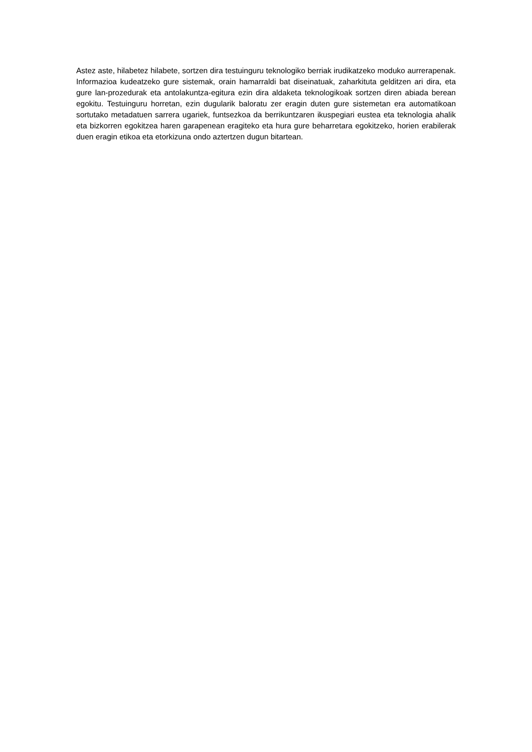Astez aste, hilabetez hilabete, sortzen dira testuinguru teknologiko berriak irudikatzeko moduko aurrerapenak. Informazioa kudeatzeko gure sistemak, orain hamarraldi bat diseinatuak, zaharkituta gelditzen ari dira, eta gure lan-prozedurak eta antolakuntza-egitura ezin dira aldaketa teknologikoak sortzen diren abiada berean egokitu. Testuinguru horretan, ezin dugularik baloratu zer eragin duten gure sistemetan era automatikoan sortutako metadatuen sarrera ugariek, funtsezkoa da berrikuntzaren ikuspegiari eustea eta teknologia ahalik eta bizkorren egokitzea haren garapenean eragiteko eta hura gure beharretara egokitzeko, horien erabilerak duen eragin etikoa eta etorkizuna ondo aztertzen dugun bitartean.